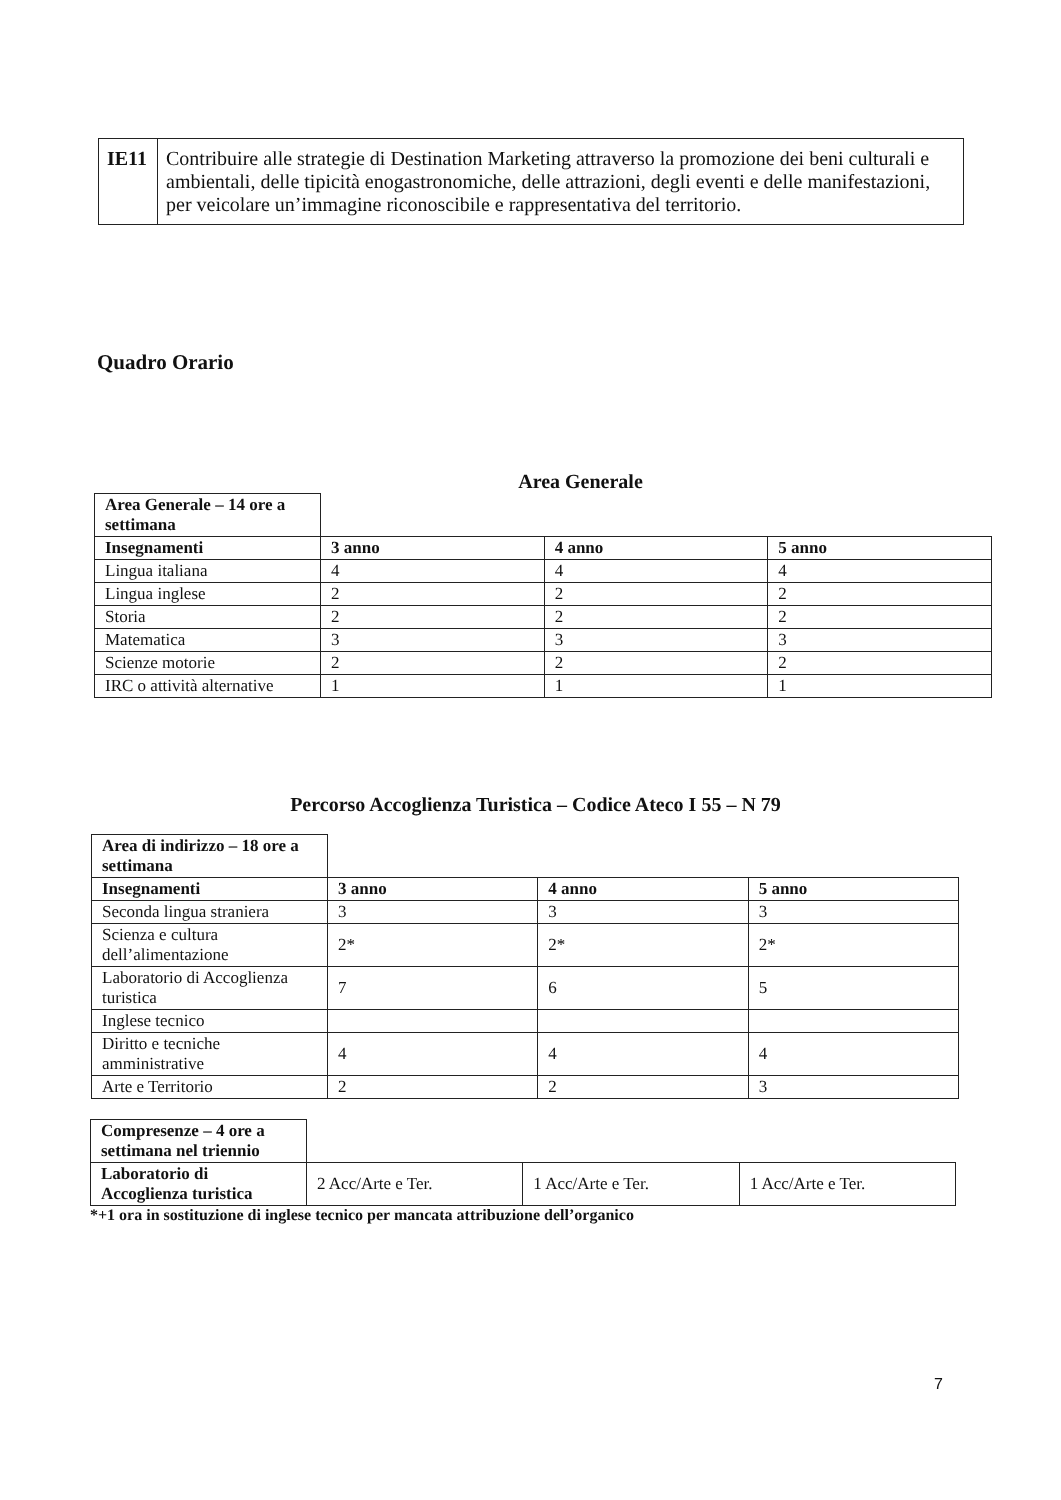| IE11 | Contribuire alle strategie di Destination Marketing attraverso la promozione dei beni culturali e ambientali, delle tipicità enogastronomiche, delle attrazioni, degli eventi e delle manifestazioni, per veicolare un’immagine riconoscibile e rappresentativa del territorio. |
Quadro Orario
Area Generale
| Area Generale – 14 ore a settimana | | | |
| Insegnamenti | 3 anno | 4 anno | 5 anno |
| Lingua italiana | 4 | 4 | 4 |
| Lingua inglese | 2 | 2 | 2 |
| Storia | 2 | 2 | 2 |
| Matematica | 3 | 3 | 3 |
| Scienze motorie | 2 | 2 | 2 |
| IRC o attività alternative | 1 | 1 | 1 |
Percorso Accoglienza Turistica – Codice Ateco I 55 – N 79
| Area di indirizzo – 18 ore a settimana | | | |
| Insegnamenti | 3 anno | 4 anno | 5 anno |
| Seconda lingua straniera | 3 | 3 | 3 |
| Scienza e cultura dell’alimentazione | 2* | 2* | 2* |
| Laboratorio di Accoglienza turistica | 7 | 6 | 5 |
| Inglese tecnico | | | |
| Diritto e tecniche amministrative | 4 | 4 | 4 |
| Arte e Territorio | 2 | 2 | 3 |
| Compresenze – 4 ore a settimana nel triennio | | | |
| Laboratorio di Accoglienza turistica | 2 Acc/Arte e Ter. | 1 Acc/Arte e Ter. | 1 Acc/Arte e Ter. |
*+1 ora in sostituzione di inglese tecnico per mancata attribuzione dell’organico
7